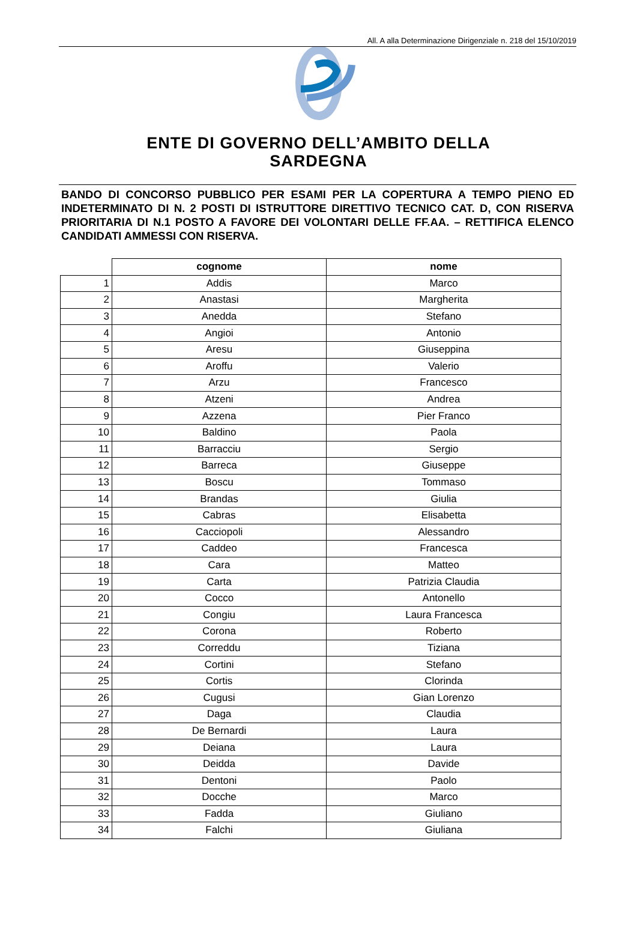All. A alla Determinazione Dirigenziale n. 218 del 15/10/2019
ENTE DI GOVERNO DELL’AMBITO DELLA
SARDEGNA
BANDO DI CONCORSO PUBBLICO PER ESAMI PER LA COPERTURA A TEMPO PIENO ED INDETERMINATO DI N. 2 POSTI DI ISTRUTTORE DIRETTIVO TECNICO CAT. D, CON RISERVA PRIORITARIA DI N.1 POSTO A FAVORE DEI VOLONTARI DELLE FF.AA. – RETTIFICA ELENCO CANDIDATI AMMESSI CON RISERVA.
| | cognome | nome |
| --- | --- | --- |
| 1 | Addis | Marco |
| 2 | Anastasi | Margherita |
| 3 | Anedda | Stefano |
| 4 | Angioi | Antonio |
| 5 | Aresu | Giuseppina |
| 6 | Aroffu | Valerio |
| 7 | Arzu | Francesco |
| 8 | Atzeni | Andrea |
| 9 | Azzena | Pier Franco |
| 10 | Baldino | Paola |
| 11 | Barracciu | Sergio |
| 12 | Barreca | Giuseppe |
| 13 | Boscu | Tommaso |
| 14 | Brandas | Giulia |
| 15 | Cabras | Elisabetta |
| 16 | Cacciopoli | Alessandro |
| 17 | Caddeo | Francesca |
| 18 | Cara | Matteo |
| 19 | Carta | Patrizia Claudia |
| 20 | Cocco | Antonello |
| 21 | Congiu | Laura Francesca |
| 22 | Corona | Roberto |
| 23 | Correddu | Tiziana |
| 24 | Cortini | Stefano |
| 25 | Cortis | Clorinda |
| 26 | Cugusi | Gian Lorenzo |
| 27 | Daga | Claudia |
| 28 | De Bernardi | Laura |
| 29 | Deiana | Laura |
| 30 | Deidda | Davide |
| 31 | Dentoni | Paolo |
| 32 | Docche | Marco |
| 33 | Fadda | Giuliano |
| 34 | Falchi | Giuliana |